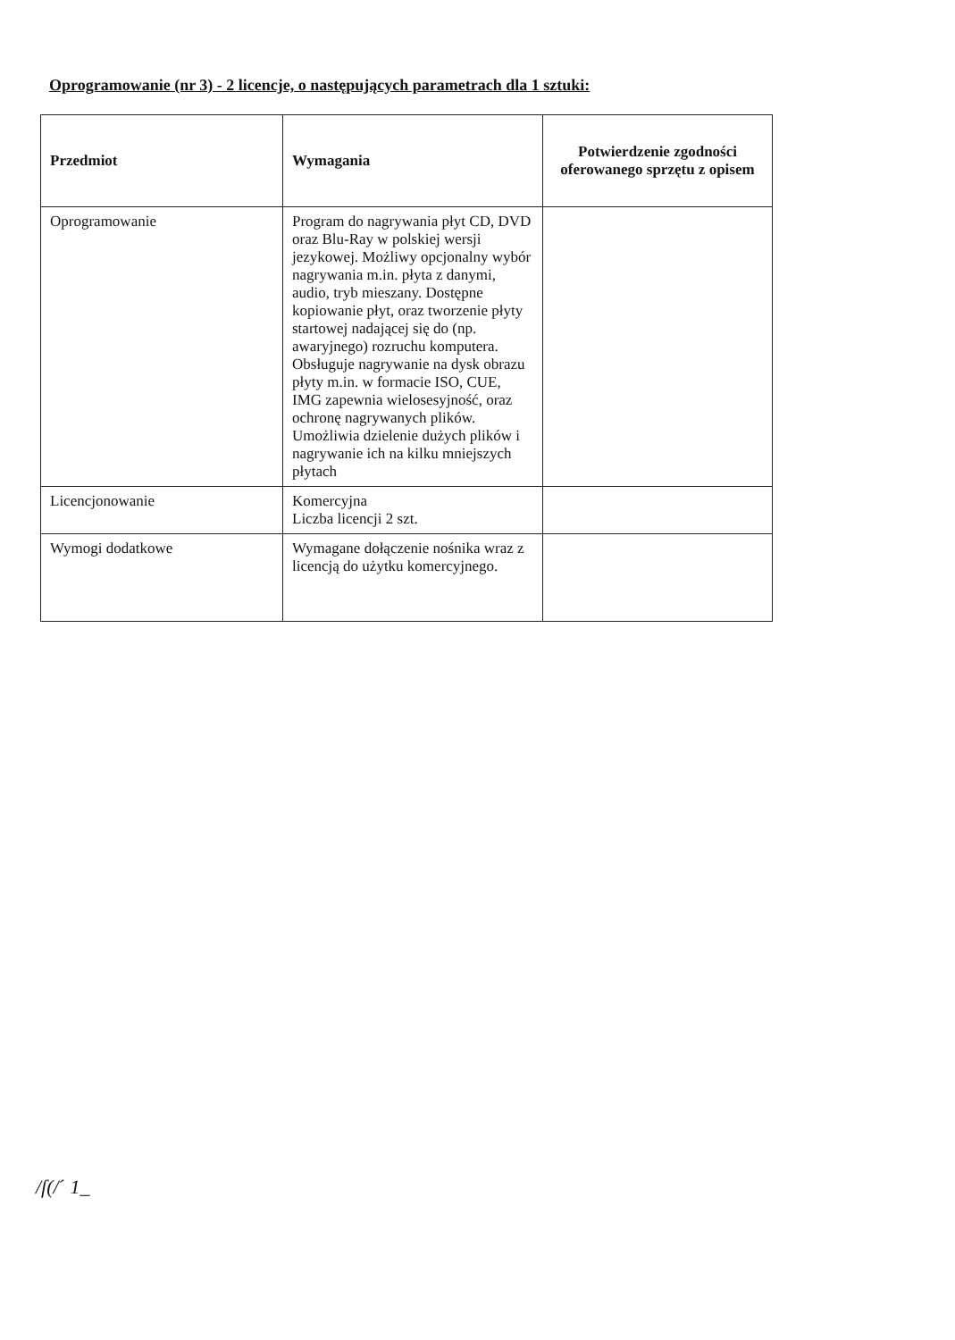Oprogramowanie (nr 3) - 2 licencje, o następujących parametrach dla 1 sztuki:
| Przedmiot | Wymagania | Potwierdzenie zgodności oferowanego sprzętu z opisem |
| --- | --- | --- |
| Oprogramowanie | Program do nagrywania płyt CD, DVD oraz Blu-Ray w polskiej wersji jezykowej. Możliwy opcjonalny wybór nagrywania m.in. płyta z danymi, audio, tryb mieszany. Dostępne kopiowanie płyt, oraz tworzenie płyty startowej nadającej się do (np. awaryjnego) rozruchu komputera. Obsługuje nagrywanie na dysk obrazu płyty m.in. w formacie ISO, CUE, IMG zapewnia wielosesyjność, oraz ochronę nagrywanych plików. Umożliwia dzielenie dużych plików i nagrywanie ich na kilku mniejszych płytach | |
| Licencjonowanie | Komercyjna Liczba licencji 2 szt. | |
| Wymogi dodatkowe | Wymagane dołączenie nośnika wraz z licencją do użytku komercyjnego. | |
/ſ(/ˊ 1_